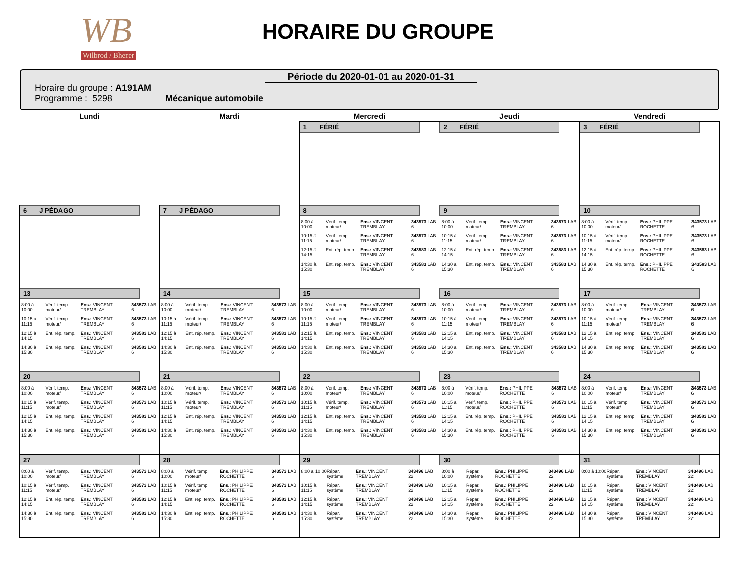WB
Wilbrod / Bherer
HORAIRE DU GROUPE
Période du 2020-01-01 au 2020-01-31
Horaire du groupe : A191AM
Programme : 5298 Mécanique automobile
| Lundi | Mardi | Mercredi | Jeudi | Vendredi |
| --- | --- | --- | --- | --- |
| | | 1 FÉRIÉ | 2 FÉRIÉ | 3 FÉRIÉ |
| 6 J PÉDAGO | 7 J PÉDAGO | 8 / 8:00 à 10:00 / Vérif. temp. moteur/ / Ens.: VINCENT TREMBLAY / 343573 LAB 6 / / 10:15 à 11:15 / Vérif. temp. moteur/ / Ens.: VINCENT TREMBLAY / 343573 LAB 6 / / 12:15 à 14:15 / Ent. rép. temp. / Ens.: VINCENT TREMBLAY / 343583 LAB 6 / / 14:30 à 15:30 / Ent. rép. temp. / Ens.: VINCENT TREMBLAY / 343583 LAB 6 / | 9 / 8:00 à 10:00 / Vérif. temp. moteur/ / Ens.: VINCENT TREMBLAY / 343573 LAB 6 / / 10:15 à 11:15 / Vérif. temp. moteur/ / Ens.: VINCENT TREMBLAY / 343573 LAB 6 / / 12:15 à 14:15 / Ent. rép. temp. / Ens.: VINCENT TREMBLAY / 343583 LAB 6 / / 14:30 à 15:30 / Ent. rép. temp. / Ens.: VINCENT TREMBLAY / 343583 LAB 6 / | 10 / 8:00 à 10:00 / Vérif. temp. moteur/ / Ens.: PHILIPPE ROCHETTE / 343573 LAB 6 / / 10:15 à 11:15 / Vérif. temp. moteur/ / Ens.: PHILIPPE ROCHETTE / 343573 LAB 6 / / 12:15 à 14:15 / Ent. rép. temp. / Ens.: PHILIPPE ROCHETTE / 343583 LAB 6 / / 14:30 à 15:30 / Ent. rép. temp. / Ens.: PHILIPPE ROCHETTE / 343583 LAB 6 / |
| 13 / 8:00 à 10:00 / Vérif. temp. moteur/ / Ens.: VINCENT TREMBLAY / 343573 LAB 6 / / 10:15 à 11:15 / Vérif. temp. moteur/ / Ens.: VINCENT TREMBLAY / 343573 LAB 6 / / 12:15 à 14:15 / Ent. rép. temp. / Ens.: VINCENT TREMBLAY / 343583 LAB 6 / / 14:30 à 15:30 / Ent. rép. temp. / Ens.: VINCENT TREMBLAY / 343583 LAB 6 / | 14 / 8:00 à 10:00 / Vérif. temp. moteur/ / Ens.: VINCENT TREMBLAY / 343573 LAB 6 / / 10:15 à 11:15 / Vérif. temp. moteur/ / Ens.: VINCENT TREMBLAY / 343573 LAB 6 / / 12:15 à 14:15 / Ent. rép. temp. / Ens.: VINCENT TREMBLAY / 343583 LAB 6 / / 14:30 à 15:30 / Ent. rép. temp. / Ens.: VINCENT TREMBLAY / 343583 LAB 6 / | 15 / 8:00 à 10:00 / Vérif. temp. moteur/ / Ens.: VINCENT TREMBLAY / 343573 LAB 6 / / 10:15 à 11:15 / Vérif. temp. moteur/ / Ens.: VINCENT TREMBLAY / 343573 LAB 6 / / 12:15 à 14:15 / Ent. rép. temp. / Ens.: VINCENT TREMBLAY / 343583 LAB 6 / / 14:30 à 15:30 / Ent. rép. temp. / Ens.: VINCENT TREMBLAY / 343583 LAB 6 / | 16 / 8:00 à 10:00 / Vérif. temp. moteur/ / Ens.: VINCENT TREMBLAY / 343573 LAB 6 / / 10:15 à 11:15 / Vérif. temp. moteur/ / Ens.: VINCENT TREMBLAY / 343573 LAB 6 / / 12:15 à 14:15 / Ent. rép. temp. / Ens.: VINCENT TREMBLAY / 343583 LAB 6 / / 14:30 à 15:30 / Ent. rép. temp. / Ens.: VINCENT TREMBLAY / 343583 LAB 6 / | 17 / 8:00 à 10:00 / Vérif. temp. moteur/ / Ens.: VINCENT TREMBLAY / 343573 LAB 6 / / 10:15 à 11:15 / Vérif. temp. moteur/ / Ens.: VINCENT TREMBLAY / 343573 LAB 6 / / 12:15 à 14:15 / Ent. rép. temp. / Ens.: VINCENT TREMBLAY / 343583 LAB 6 / / 14:30 à 15:30 / Ent. rép. temp. / Ens.: VINCENT TREMBLAY / 343583 LAB 6 / |
| 20 / 8:00 à 10:00 / Vérif. temp. moteur/ / Ens.: VINCENT TREMBLAY / 343573 LAB 6 / / 10:15 à 11:15 / Vérif. temp. moteur/ / Ens.: VINCENT TREMBLAY / 343573 LAB 6 / / 12:15 à 14:15 / Ent. rép. temp. / Ens.: VINCENT TREMBLAY / 343583 LAB 6 / / 14:30 à 15:30 / Ent. rép. temp. / Ens.: VINCENT TREMBLAY / 343583 LAB 6 / | 21 / 8:00 à 10:00 / Vérif. temp. moteur/ / Ens.: VINCENT TREMBLAY / 343573 LAB 6 / / 10:15 à 11:15 / Vérif. temp. moteur/ / Ens.: VINCENT TREMBLAY / 343573 LAB 6 / / 12:15 à 14:15 / Ent. rép. temp. / Ens.: VINCENT TREMBLAY / 343583 LAB 6 / / 14:30 à 15:30 / Ent. rép. temp. / Ens.: VINCENT TREMBLAY / 343583 LAB 6 / | 22 / 8:00 à 10:00 / Vérif. temp. moteur/ / Ens.: VINCENT TREMBLAY / 343573 LAB 6 / / 10:15 à 11:15 / Vérif. temp. moteur/ / Ens.: VINCENT TREMBLAY / 343573 LAB 6 / / 12:15 à 14:15 / Ent. rép. temp. / Ens.: VINCENT TREMBLAY / 343583 LAB 6 / / 14:30 à 15:30 / Ent. rép. temp. / Ens.: VINCENT TREMBLAY / 343583 LAB 6 / | 23 / 8:00 à 10:00 / Vérif. temp. moteur/ / Ens.: PHILIPPE ROCHETTE / 343573 LAB 6 / / 10:15 à 11:15 / Vérif. temp. moteur/ / Ens.: PHILIPPE ROCHETTE / 343573 LAB 6 / / 12:15 à 14:15 / Ent. rép. temp. / Ens.: PHILIPPE ROCHETTE / 343583 LAB 6 / / 14:30 à 15:30 / Ent. rép. temp. / Ens.: PHILIPPE ROCHETTE / 343583 LAB 6 / | 24 / 8:00 à 10:00 / Vérif. temp. moteur/ / Ens.: VINCENT TREMBLAY / 343573 LAB 6 / / 10:15 à 11:15 / Vérif. temp. moteur/ / Ens.: VINCENT TREMBLAY / 343573 LAB 6 / / 12:15 à 14:15 / Ent. rép. temp. / Ens.: VINCENT TREMBLAY / 343583 LAB 6 / / 14:30 à 15:30 / Ent. rép. temp. / Ens.: VINCENT TREMBLAY / 343583 LAB 6 / |
| 27 / 8:00 à 10:00 / Vérif. temp. moteur/ / Ens.: VINCENT TREMBLAY / 343573 LAB 6 / / 10:15 à 11:15 / Vérif. temp. moteur/ / Ens.: VINCENT TREMBLAY / 343573 LAB 6 / / 12:15 à 14:15 / Ent. rép. temp. / Ens.: VINCENT TREMBLAY / 343583 LAB 6 / / 14:30 à 15:30 / Ent. rép. temp. / Ens.: VINCENT TREMBLAY / 343583 LAB 6 / | 28 / 8:00 à 10:00 / Vérif. temp. moteur/ / Ens.: PHILIPPE ROCHETTE / 343573 LAB 6 / / 10:15 à 11:15 / Vérif. temp. moteur/ / Ens.: PHILIPPE ROCHETTE / 343573 LAB 6 / / 12:15 à 14:15 / Ent. rép. temp. / Ens.: PHILIPPE ROCHETTE / 343583 LAB 6 / / 14:30 à 15:30 / Ent. rép. temp. / Ens.: PHILIPPE ROCHETTE / 343583 LAB 6 / | 29 / 8:00 à 10:00 / Répar. système / Ens.: VINCENT TREMBLAY / 343496 LAB 22 / / 10:15 à 11:15 / Répar. système / Ens.: VINCENT TREMBLAY / 343496 LAB 22 / / 12:15 à 14:15 / Répar. système / Ens.: VINCENT TREMBLAY / 343496 LAB 22 / / 14:30 à 15:30 / Répar. système / Ens.: VINCENT TREMBLAY / 343496 LAB 22 / | 30 / 8:00 à 10:00 / Répar. système / Ens.: PHILIPPE ROCHETTE / 343496 LAB 22 / / 10:15 à 11:15 / Répar. système / Ens.: PHILIPPE ROCHETTE / 343496 LAB 22 / / 12:15 à 14:15 / Répar. système / Ens.: PHILIPPE ROCHETTE / 343496 LAB 22 / / 14:30 à 15:30 / Répar. système / Ens.: PHILIPPE ROCHETTE / 343496 LAB 22 / | 31 / 8:00 à 10:00 / Répar. système / Ens.: VINCENT TREMBLAY / 343496 LAB 22 / / 10:15 à 11:15 / Répar. système / Ens.: VINCENT TREMBLAY / 343496 LAB 22 / / 12:15 à 14:15 / Répar. système / Ens.: VINCENT TREMBLAY / 343496 LAB 22 / / 14:30 à 15:30 / Répar. système / Ens.: VINCENT TREMBLAY / 343496 LAB 22 / |